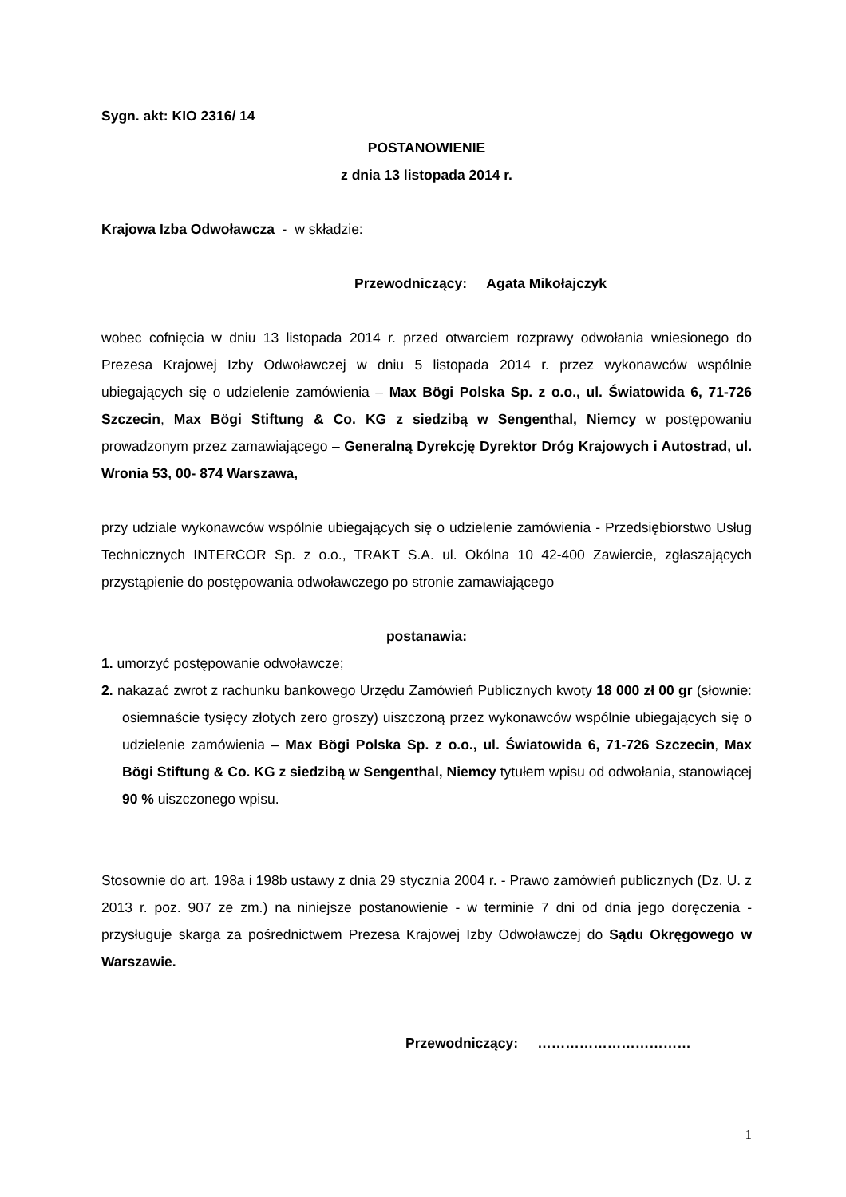Sygn. akt: KIO 2316/ 14
POSTANOWIENIE
z dnia 13 listopada 2014 r.
Krajowa Izba Odwoławcza - w składzie:
Przewodniczący: Agata Mikołajczyk
wobec cofnięcia w dniu 13 listopada 2014 r. przed otwarciem rozprawy odwołania wniesionego do Prezesa Krajowej Izby Odwoławczej w dniu 5 listopada 2014 r. przez wykonawców wspólnie ubiegających się o udzielenie zamówienia – Max Bögi Polska Sp. z o.o., ul. Światowida 6, 71-726 Szczecin, Max Bögi Stiftung & Co. KG z siedzibą w Sengenthal, Niemcy w postępowaniu prowadzonym przez zamawiającego – Generalną Dyrekcję Dyrektor Dróg Krajowych i Autostrad, ul. Wronia 53, 00- 874 Warszawa,
przy udziale wykonawców wspólnie ubiegających się o udzielenie zamówienia - Przedsiębiorstwo Usług Technicznych INTERCOR Sp. z o.o., TRAKT S.A. ul. Okólna 10 42-400 Zawiercie, zgłaszających przystąpienie do postępowania odwoławczego po stronie zamawiającego
postanawia:
1. umorzyć postępowanie odwoławcze;
2. nakazać zwrot z rachunku bankowego Urzędu Zamówień Publicznych kwoty 18 000 zł 00 gr (słownie: osiemnaście tysięcy złotych zero groszy) uiszczoną przez wykonawców wspólnie ubiegających się o udzielenie zamówienia – Max Bögi Polska Sp. z o.o., ul. Światowida 6, 71-726 Szczecin, Max Bögi Stiftung & Co. KG z siedzibą w Sengenthal, Niemcy tytułem wpisu od odwołania, stanowiącej 90 % uiszczonego wpisu.
Stosownie do art. 198a i 198b ustawy z dnia 29 stycznia 2004 r. - Prawo zamówień publicznych (Dz. U. z 2013 r. poz. 907 ze zm.) na niniejsze postanowienie - w terminie 7 dni od dnia jego doręczenia - przysługuje skarga za pośrednictwem Prezesa Krajowej Izby Odwoławczej do Sądu Okręgowego w Warszawie.
Przewodniczący: ……………………………
1